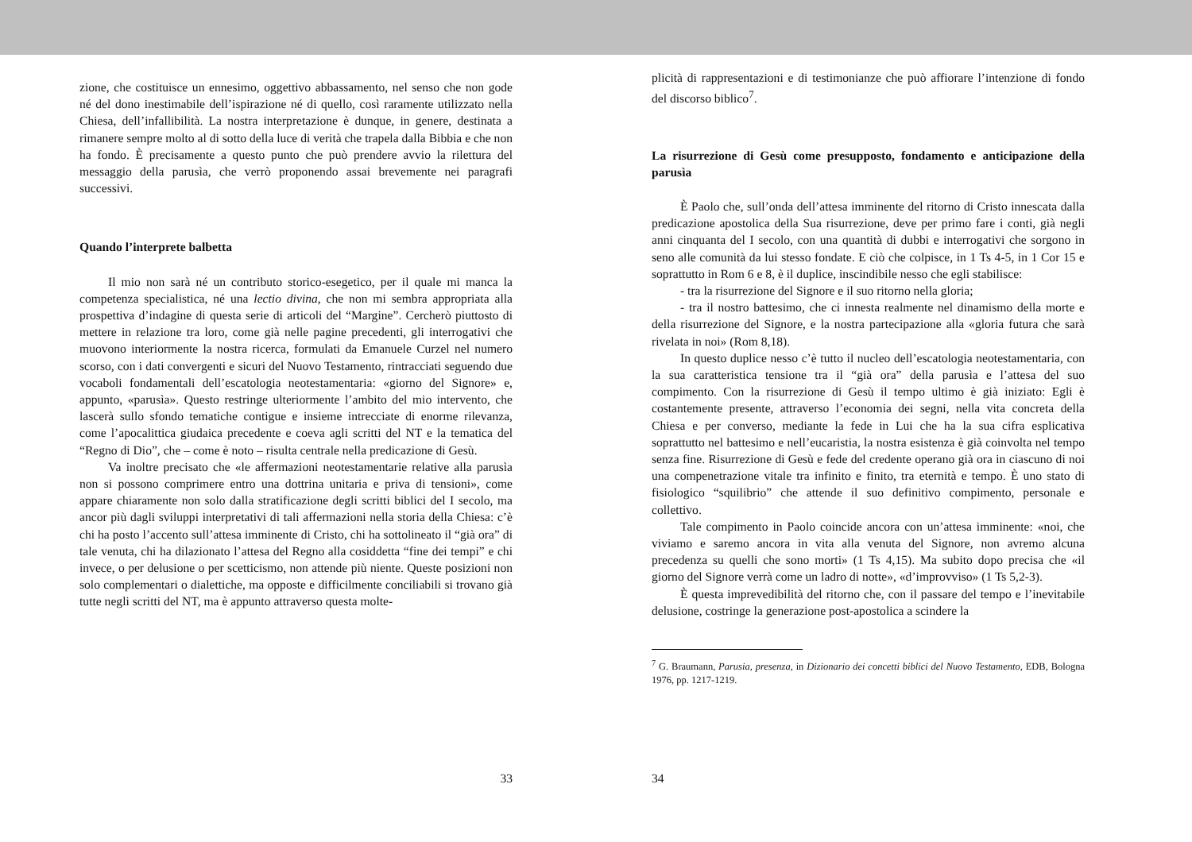zione, che costituisce un ennesimo, oggettivo abbassamento, nel senso che non gode né del dono inestimabile dell’ispirazione né di quello, così raramente utilizzato nella Chiesa, dell’infallibilità. La nostra interpretazione è dunque, in genere, destinata a rimanere sempre molto al di sotto della luce di verità che trapela dalla Bibbia e che non ha fondo. È precisamente a questo punto che può prendere avvio la rilettura del messaggio della parusìa, che verrò proponendo assai brevemente nei paragrafi successivi.
Quando l’interprete balbetta
Il mio non sarà né un contributo storico-esegetico, per il quale mi manca la competenza specialistica, né una lectio divina, che non mi sembra appropriata alla prospettiva d’indagine di questa serie di articoli del “Margine”. Cercherò piuttosto di mettere in relazione tra loro, come già nelle pagine precedenti, gli interrogativi che muovono interiormente la nostra ricerca, formulati da Emanuele Curzel nel numero scorso, con i dati convergenti e sicuri del Nuovo Testamento, rintracciati seguendo due vocaboli fondamentali dell’escatologia neotestamentaria: «giorno del Signore» e, appunto, «parusìa». Questo restringe ulteriormente l’ambito del mio intervento, che lascerà sullo sfondo tematiche contigue e insieme intrecciate di enorme rilevanza, come l’apocalittica giudaica precedente e coeva agli scritti del NT e la tematica del “Regno di Dio”, che – come è noto – risulta centrale nella predicazione di Gesù.
Va inoltre precisato che «le affermazioni neotestamentarie relative alla parusìa non si possono comprimere entro una dottrina unitaria e priva di tensioni», come appare chiaramente non solo dalla stratificazione degli scritti biblici del I secolo, ma ancor più dagli sviluppi interpretativi di tali affermazioni nella storia della Chiesa: c’è chi ha posto l’accento sull’attesa imminente di Cristo, chi ha sottolineato il “già ora” di tale venuta, chi ha dilazionato l’attesa del Regno alla cosiddetta “fine dei tempi” e chi invece, o per delusione o per scetticismo, non attende più niente. Queste posizioni non solo complementari o dialettiche, ma opposte e difficilmente conciliabili si trovano già tutte negli scritti del NT, ma è appunto attraverso questa molte-
33
plicità di rappresentazioni e di testimonianze che può affiorare l’intenzione di fondo del discorso biblico<sup>7</sup>.
La risurrezione di Gesù come presupposto, fondamento e anticipazione della parusìa
È Paolo che, sull’onda dell’attesa imminente del ritorno di Cristo innescata dalla predicazione apostolica della Sua risurrezione, deve per primo fare i conti, già negli anni cinquanta del I secolo, con una quantità di dubbi e interrogativi che sorgono in seno alle comunità da lui stesso fondate. E ciò che colpisce, in 1 Ts 4-5, in 1 Cor 15 e soprattutto in Rom 6 e 8, è il duplice, inscindibile nesso che egli stabilisce:
- tra la risurrezione del Signore e il suo ritorno nella gloria;
- tra il nostro battesimo, che ci innesta realmente nel dinamismo della morte e della risurrezione del Signore, e la nostra partecipazione alla «gloria futura che sarà rivelata in noi» (Rom 8,18).
In questo duplice nesso c’è tutto il nucleo dell’escatologia neotestamentaria, con la sua caratteristica tensione tra il “già ora” della parusìa e l’attesa del suo compimento. Con la risurrezione di Gesù il tempo ultimo è già iniziato: Egli è costantemente presente, attraverso l’economia dei segni, nella vita concreta della Chiesa e per converso, mediante la fede in Lui che ha la sua cifra esplicativa soprattutto nel battesimo e nell’eucaristia, la nostra esistenza è già coinvolta nel tempo senza fine. Risurrezione di Gesù e fede del credente operano già ora in ciascuno di noi una compenetrazione vitale tra infinito e finito, tra eternità e tempo. È uno stato di fisiologico “squilibrio” che attende il suo definitivo compimento, personale e collettivo.
Tale compimento in Paolo coincide ancora con un’attesa imminente: «noi, che viviamo e saremo ancora in vita alla venuta del Signore, non avremo alcuna precedenza su quelli che sono morti» (1 Ts 4,15). Ma subito dopo precisa che «il giorno del Signore verrà come un ladro di notte», «d’improvviso» (1 Ts 5,2-3).
È questa imprevedibilità del ritorno che, con il passare del tempo e l’inevitabile delusione, costringe la generazione post-apostolica a scindere la
<sup>7</sup> G. Braumann, Parusia, presenza, in Dizionario dei concetti biblici del Nuovo Testamento, EDB, Bologna 1976, pp. 1217-1219.
34